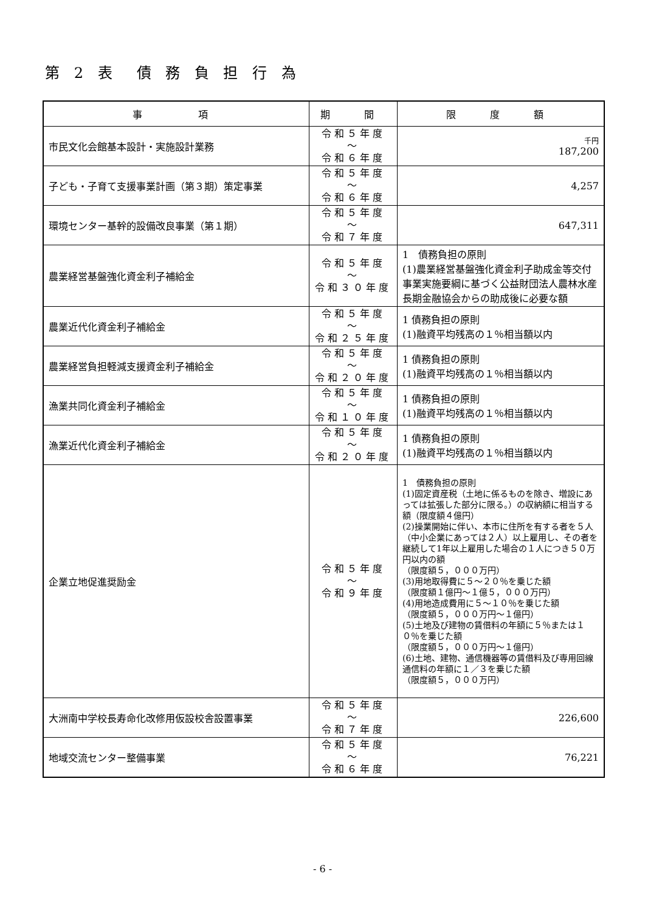第 2 表　債 務 負 担 行 為
| 事 項 | 期 間 | 限 度 額 |
| --- | --- | --- |
| 市民文化会館基本設計・実施設計業務 | 令和５年度 ～ 令和６年度 | 千円 187,200 |
| 子ども・子育て支援事業計画（第３期）策定事業 | 令和５年度 ～ 令和６年度 | 4,257 |
| 環境センター基幹的設備改良事業（第１期） | 令和５年度 ～ 令和７年度 | 647,311 |
| 農業経営基盤強化資金利子補給金 | 令和５年度 ～ 令和３０年度 | 1 債務負担の原則 (1)農業経営基盤強化資金利子助成金等交付事業実施要綱に基づく公益財団法人農林水産長期金融協会からの助成後に必要な額 |
| 農業近代化資金利子補給金 | 令和５年度 ～ 令和２５年度 | 1 債務負担の原則 (1)融資平均残高の１％相当額以内 |
| 農業経営負担軽減支援資金利子補給金 | 令和５年度 ～ 令和２０年度 | 1 債務負担の原則 (1)融資平均残高の１％相当額以内 |
| 漁業共同化資金利子補給金 | 令和５年度 ～ 令和１０年度 | 1 債務負担の原則 (1)融資平均残高の１％相当額以内 |
| 漁業近代化資金利子補給金 | 令和５年度 ～ 令和２０年度 | 1 債務負担の原則 (1)融資平均残高の１％相当額以内 |
| 企業立地促進奨励金 | 令和５年度 ～ 令和９年度 | 1 債務負担の原則 (1)固定資産税（土地に係るものを除き、増設にあっては拡張した部分に限る。）の収納額に相当する額（限度額４億円） (2)操業開始に伴い、本市に住所を有する者を５人（中小企業にあっては２人）以上雇用し、その者を継続して1年以上雇用した場合の１人につき５０万円以内の額 （限度額５，０００万円） (3)用地取得費に５～２０％を乗じた額 （限度額１億円～１億５，０００万円） (4)用地造成費用に５～１０％を乗じた額 （限度額５，０００万円～１億円） (5)土地及び建物の賃借料の年額に５％または１０％を乗じた額 （限度額５，０００万円～１億円） (6)土地、建物、通信機器等の賃借料及び専用回線通信料の年額に１／３を乗じた額 （限度額５，０００万円） |
| 大洲南中学校長寿命化改修用仮設校舎設置事業 | 令和５年度 ～ 令和７年度 | 226,600 |
| 地域交流センター整備事業 | 令和５年度 ～ 令和６年度 | 76,221 |
- 6 -